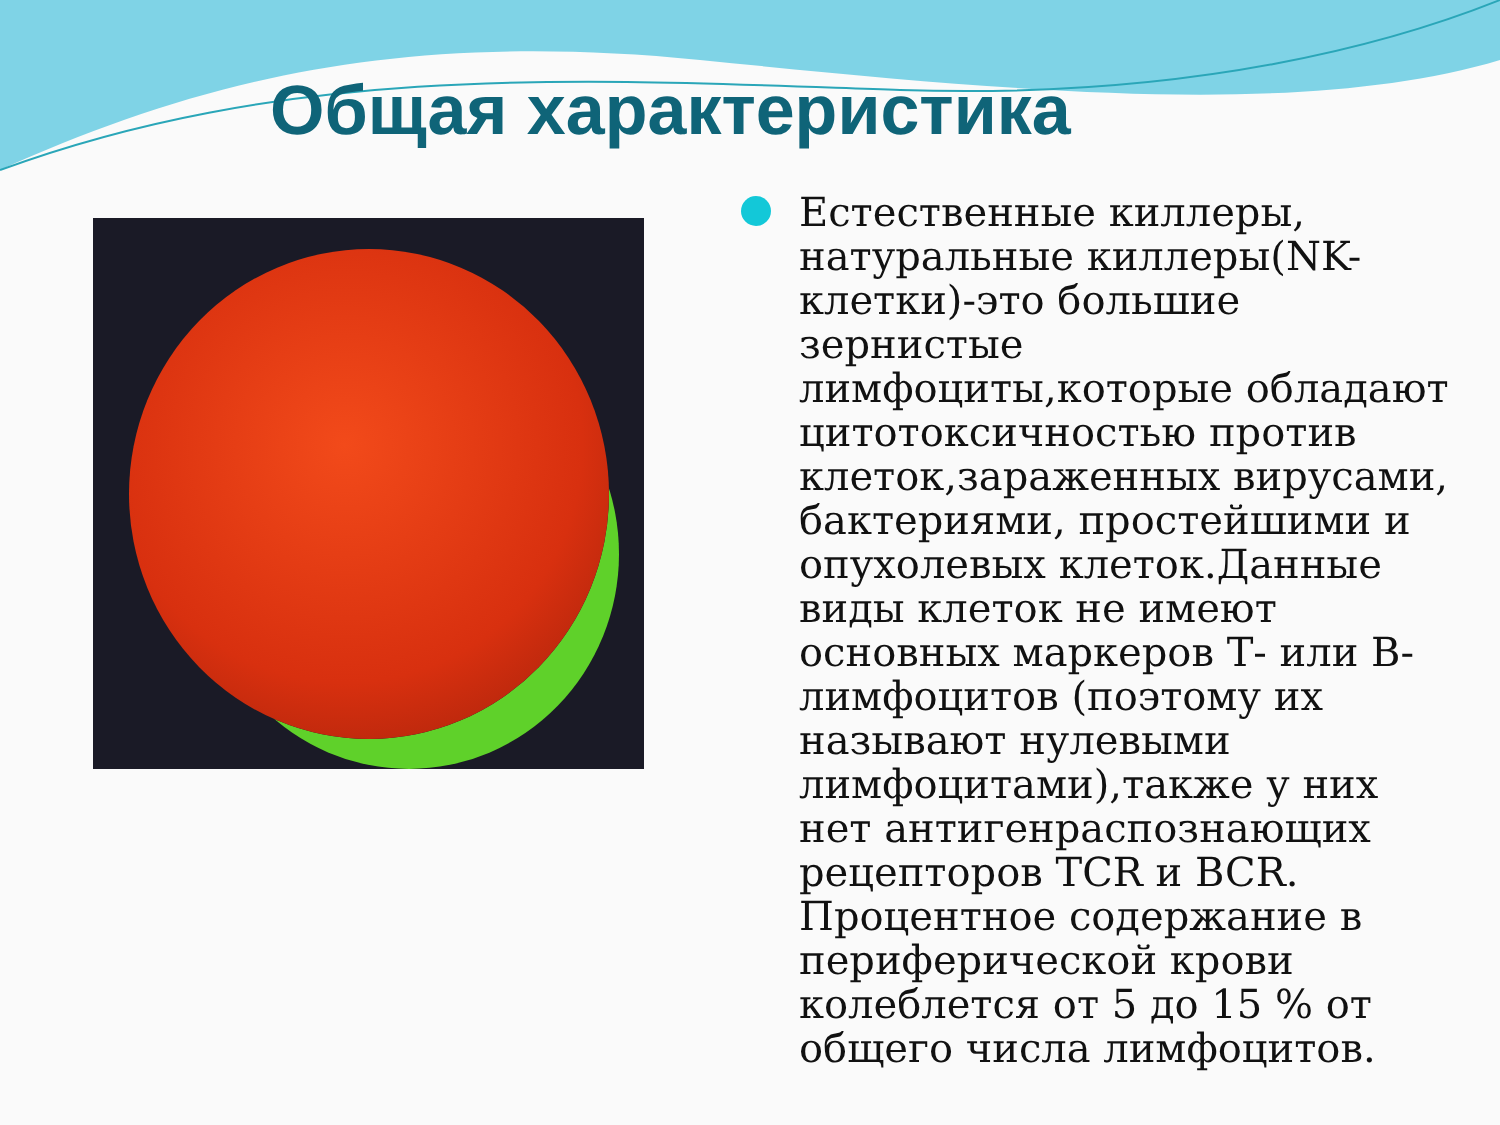Общая характеристика
Естественные киллеры, натуральные киллеры(NK-клетки)-это большие зернистые лимфоциты,которые обладают цитотоксичностью против клеток,зараженных вирусами, бактериями, простейшими и опухолевых клеток.Данные виды клеток не имеют основных маркеров Т- или В-лимфоцитов (поэтому их называют нулевыми лимфоцитами),также у них нет антигенраспознающих рецепторов TCR и BCR. Процентное содержание в периферической крови колеблется от 5 до 15 % от общего числа лимфоцитов.